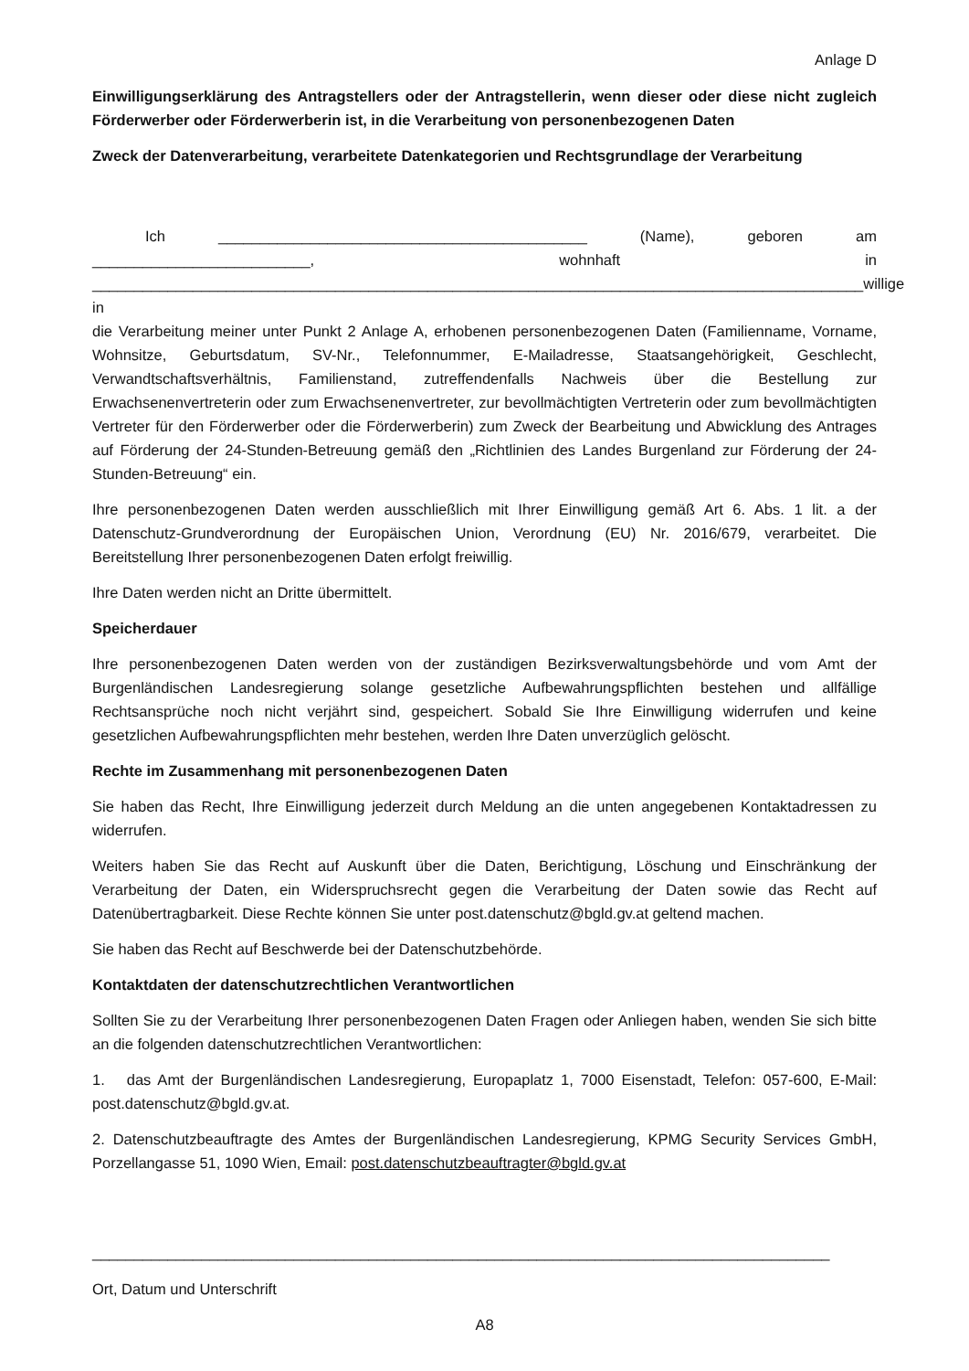Anlage D
Einwilligungserklärung des Antragstellers oder der Antragstellerin, wenn dieser oder diese nicht zugleich Förderwerber oder Förderwerberin ist, in die Verarbeitung von personenbezogenen Daten
Zweck der Datenverarbeitung, verarbeitete Datenkategorien und Rechtsgrundlage der Verarbeitung
Ich ____________________________________________ (Name), geboren am
__________________________, wohnhaft in
____________________________________________________________________________________________willige in
die Verarbeitung meiner unter Punkt 2 Anlage A, erhobenen personenbezogenen Daten (Familienname, Vorname, Wohnsitze, Geburtsdatum, SV-Nr., Telefonnummer, E-Mailadresse, Staatsangehörigkeit, Geschlecht, Verwandtschaftsverhältnis, Familienstand, zutreffendenfalls Nachweis über die Bestellung zur Erwachsenenvertreterin oder zum Erwachsenenvertreter, zur bevollmächtigten Vertreterin oder zum bevollmächtigten Vertreter für den Förderwerber oder die Förderwerberin) zum Zweck der Bearbeitung und Abwicklung des Antrages auf Förderung der 24-Stunden-Betreuung gemäß den „Richtlinien des Landes Burgenland zur Förderung der 24-Stunden-Betreuung“ ein.
Ihre personenbezogenen Daten werden ausschließlich mit Ihrer Einwilligung gemäß Art 6. Abs. 1 lit. a der Datenschutz-Grundverordnung der Europäischen Union, Verordnung (EU) Nr. 2016/679, verarbeitet. Die Bereitstellung Ihrer personenbezogenen Daten erfolgt freiwillig.
Ihre Daten werden nicht an Dritte übermittelt.
Speicherdauer
Ihre personenbezogenen Daten werden von der zuständigen Bezirksverwaltungsbehörde und vom Amt der Burgenländischen Landesregierung solange gesetzliche Aufbewahrungspflichten bestehen und allfällige Rechtsansprüche noch nicht verjährt sind, gespeichert. Sobald Sie Ihre Einwilligung widerrufen und keine gesetzlichen Aufbewahrungspflichten mehr bestehen, werden Ihre Daten unverzüglich gelöscht.
Rechte im Zusammenhang mit personenbezogenen Daten
Sie haben das Recht, Ihre Einwilligung jederzeit durch Meldung an die unten angegebenen Kontaktadressen zu widerrufen.
Weiters haben Sie das Recht auf Auskunft über die Daten, Berichtigung, Löschung und Einschränkung der Verarbeitung der Daten, ein Widerspruchsrecht gegen die Verarbeitung der Daten sowie das Recht auf Datenübertragbarkeit. Diese Rechte können Sie unter post.datenschutz@bgld.gv.at geltend machen.
Sie haben das Recht auf Beschwerde bei der Datenschutzbehörde.
Kontaktdaten der datenschutzrechtlichen Verantwortlichen
Sollten Sie zu der Verarbeitung Ihrer personenbezogenen Daten Fragen oder Anliegen haben, wenden Sie sich bitte an die folgenden datenschutzrechtlichen Verantwortlichen:
1. das Amt der Burgenländischen Landesregierung, Europaplatz 1, 7000 Eisenstadt, Telefon: 057-600, E-Mail: post.datenschutz@bgld.gv.at.
2. Datenschutzbeauftragte des Amtes der Burgenländischen Landesregierung, KPMG Security Services GmbH, Porzellangasse 51, 1090 Wien, Email: post.datenschutzbeauftragter@bgld.gv.at
________________________________________________________________________________________
Ort, Datum und Unterschrift
A8